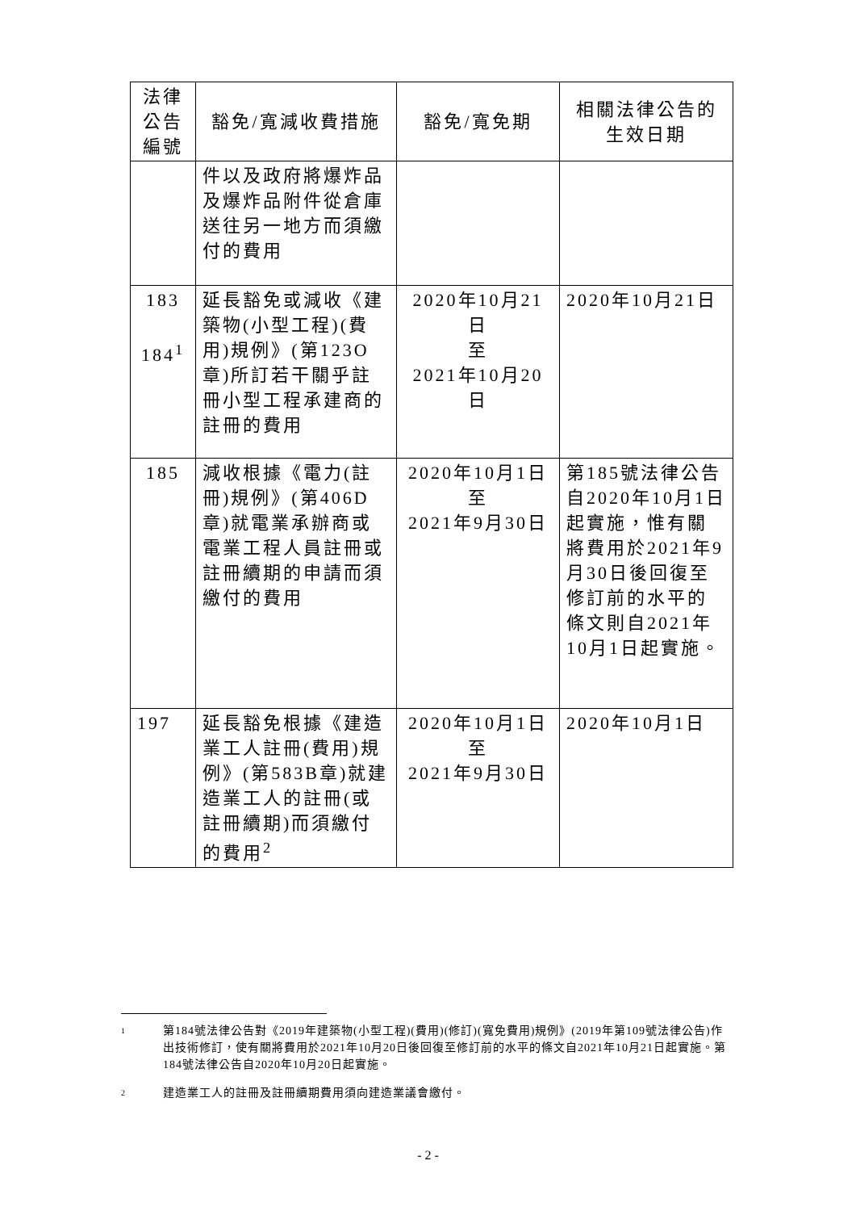| 法律公告編號 | 豁免/寬減收費措施 | 豁免/寬免期 | 相關法律公告的生效日期 |
| --- | --- | --- | --- |
| | 件以及政府將爆炸品及爆炸品附件從倉庫送往另一地方而須繳付的費用 | | |
| 183 184<sup>1</sup> | 延長豁免或減收《建築物(小型工程)(費用)規例》(第123O章)所訂若干關乎註冊小型工程承建商的註冊的費用 | 2020年10月21日 至 2021年10月20日 | 2020年10月21日 |
| 185 | 減收根據《電力(註冊)規例》(第406D章)就電業承辦商或電業工程人員註冊或註冊續期的申請而須繳付的費用 | 2020年10月1日 至 2021年9月30日 | 第185號法律公告自2020年10月1日起實施，惟有關將費用於2021年9月30日後回復至修訂前的水平的條文則自2021年10月1日起實施。 |
| 197 | 延長豁免根據《建造業工人註冊(費用)規例》(第583B章)就建造業工人的註冊(或註冊續期)而須繳付的費用<sup>2</sup> | 2020年10月1日 至 2021年9月30日 | 2020年10月1日 |
1 第184號法律公告對《2019年建築物(小型工程)(費用)(修訂)(寬免費用)規例》(2019年第109號法律公告)作出技術修訂，使有關將費用於2021年10月20日後回復至修訂前的水平的條文自2021年10月21日起實施。第184號法律公告自2020年10月20日起實施。
2 建造業工人的註冊及註冊續期費用須向建造業議會繳付。
- 2 -